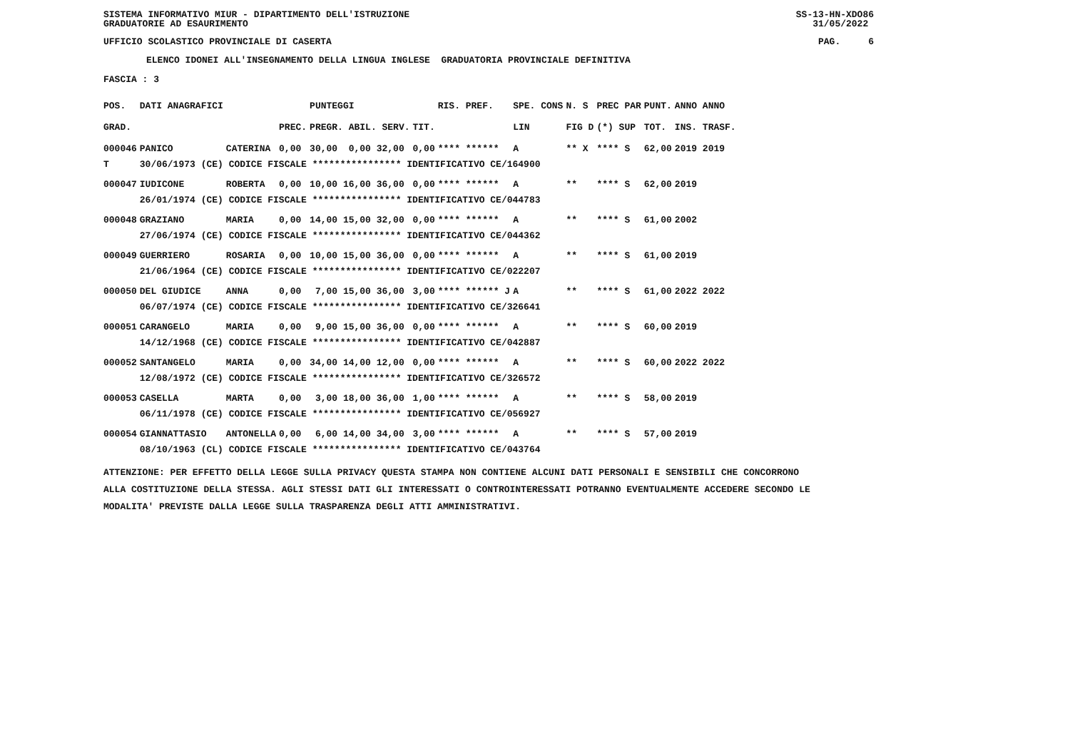SISTEMA INFORMATIVO MIUR - DIPARTIMENTO DELL'ISTRUZIONE GRADUATORIE AD ESAURIMENTO
SS-13-HN-XDO86 31/05/2022
UFFICIO SCOLASTICO PROVINCIALE DI CASERTA
PAG. 6
ELENCO IDONEI ALL'INSEGNAMENTO DELLA LINGUA INGLESE GRADUATORIA PROVINCIALE DEFINITIVA
FASCIA : 3
| POS. | DATI ANAGRAFICI | | | PUNTEGGI | | RIS. PREF. | SPE. CONS | N. S | PREC PAR | PUNT. | ANNO ANNO |
| --- | --- | --- | --- | --- | --- | --- | --- | --- | --- | --- | --- |
| GRAD. | | | PREC. | PREGR. ABIL. SERV. | TIT. | | LIN | FIG D | (*) SUP | TOT. | INS. TRASF. |
| 000046 | PANICO | CATERINA | 0,00 | 30,00 0,00 32,00 | 0,00 | **** ****** | A | ** X | **** S | 62,00 | 2019 2019 |
| T | 30/06/1973 (CE) CODICE FISCALE **************** IDENTIFICATIVO CE/164900 | | | | | | | | | | |
| 000047 | IUDICONE | ROBERTA | 0,00 | 10,00 16,00 36,00 | 0,00 | **** ****** | A | ** | **** S | 62,00 | 2019 |
| | 26/01/1974 (CE) CODICE FISCALE **************** IDENTIFICATIVO CE/044783 | | | | | | | | | | |
| 000048 | GRAZIANO | MARIA | 0,00 | 14,00 15,00 32,00 | 0,00 | **** ****** | A | ** | **** S | 61,00 | 2002 |
| | 27/06/1974 (CE) CODICE FISCALE **************** IDENTIFICATIVO CE/044362 | | | | | | | | | | |
| 000049 | GUERRIERO | ROSARIA | 0,00 | 10,00 15,00 36,00 | 0,00 | **** ****** | A | ** | **** S | 61,00 | 2019 |
| | 21/06/1964 (CE) CODICE FISCALE **************** IDENTIFICATIVO CE/022207 | | | | | | | | | | |
| 000050 | DEL GIUDICE | ANNA | 0,00 | 7,00 15,00 36,00 | 3,00 | **** ****** J | A | ** | **** S | 61,00 | 2022 2022 |
| | 06/07/1974 (CE) CODICE FISCALE **************** IDENTIFICATIVO CE/326641 | | | | | | | | | | |
| 000051 | CARANGELO | MARIA | 0,00 | 9,00 15,00 36,00 | 0,00 | **** ****** | A | ** | **** S | 60,00 | 2019 |
| | 14/12/1968 (CE) CODICE FISCALE **************** IDENTIFICATIVO CE/042887 | | | | | | | | | | |
| 000052 | SANTANGELO | MARIA | 0,00 | 34,00 14,00 12,00 | 0,00 | **** ****** | A | ** | **** S | 60,00 | 2022 2022 |
| | 12/08/1972 (CE) CODICE FISCALE **************** IDENTIFICATIVO CE/326572 | | | | | | | | | | |
| 000053 | CASELLA | MARTA | 0,00 | 3,00 18,00 36,00 | 1,00 | **** ****** | A | ** | **** S | 58,00 | 2019 |
| | 06/11/1978 (CE) CODICE FISCALE **************** IDENTIFICATIVO CE/056927 | | | | | | | | | | |
| 000054 | GIANNATTASIO | ANTONELLA | 0,00 | 6,00 14,00 34,00 | 3,00 | **** ****** | A | ** | **** S | 57,00 | 2019 |
| | 08/10/1963 (CL) CODICE FISCALE **************** IDENTIFICATIVO CE/043764 | | | | | | | | | | |
ATTENZIONE: PER EFFETTO DELLA LEGGE SULLA PRIVACY QUESTA STAMPA NON CONTIENE ALCUNI DATI PERSONALI E SENSIBILI CHE CONCORRONO ALLA COSTITUZIONE DELLA STESSA. AGLI STESSI DATI GLI INTERESSATI O CONTROINTERESSATI POTRANNO EVENTUALMENTE ACCEDERE SECONDO LE MODALITA' PREVISTE DALLA LEGGE SULLA TRASPARENZA DEGLI ATTI AMMINISTRATIVI.